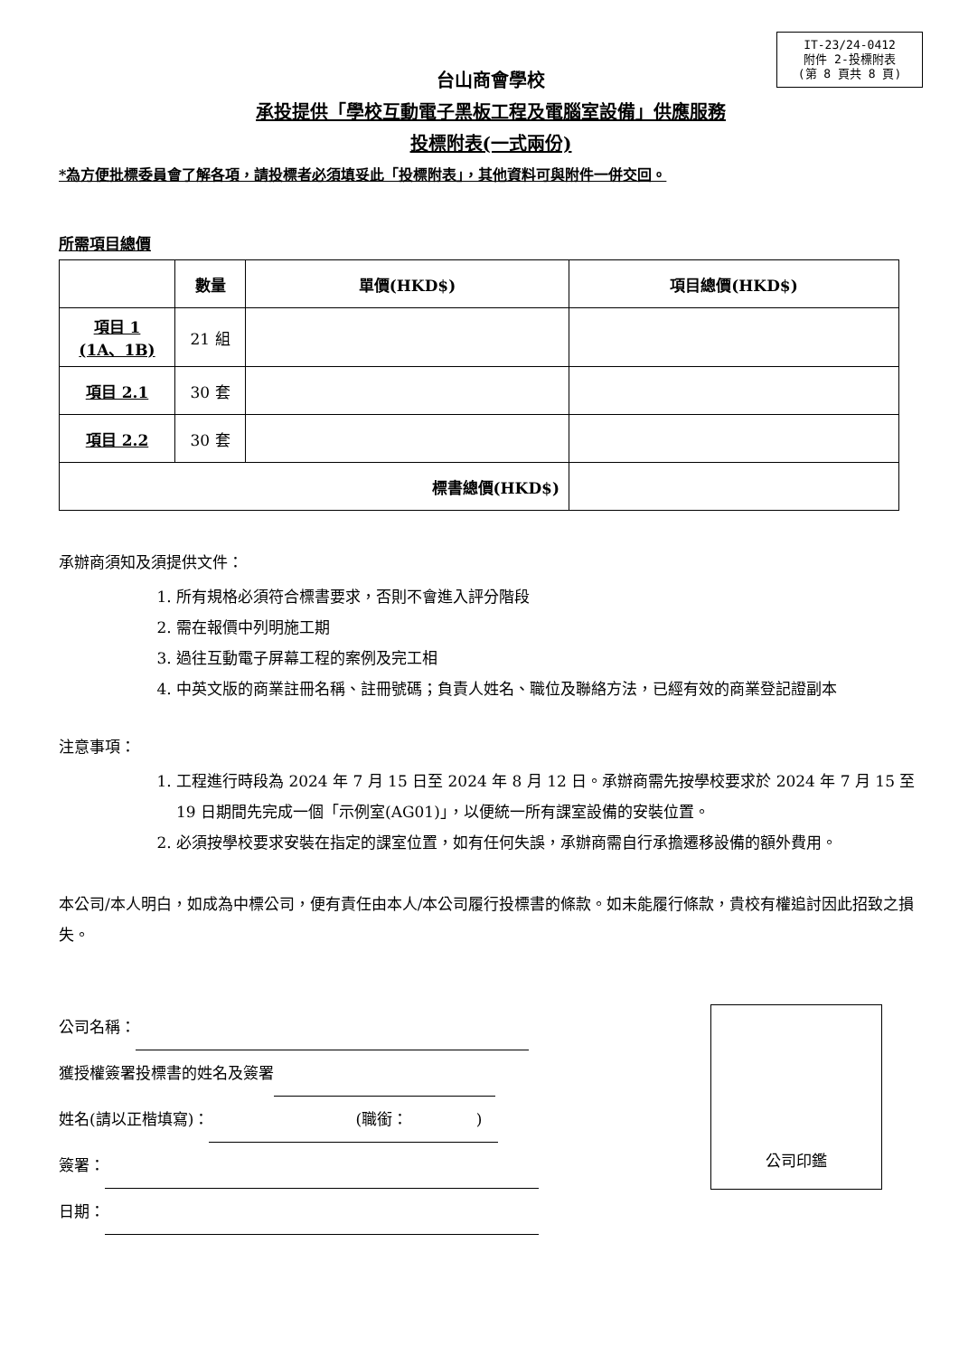IT-23/24-0412
附件 2-投標附表
(第 8 頁共 8 頁)
台山商會學校
承投提供「學校互動電子黑板工程及電腦室設備」供應服務
投標附表(一式兩份)
*為方便批標委員會了解各項，請投標者必須填妥此「投標附表」，其他資料可與附件一併交回。
所需項目總價
| | 數量 | 單價(HKD$) | 項目總價(HKD$) |
| --- | --- | --- | --- |
| 項目 1 (1A、1B) | 21 組 | | |
| 項目 2.1 | 30 套 | | |
| 項目 2.2 | 30 套 | | |
| 標書總價(HKD$) | | | |
承辦商須知及須提供文件：
1. 所有規格必須符合標書要求，否則不會進入評分階段
2. 需在報價中列明施工期
3. 過往互動電子屏幕工程的案例及完工相
4. 中英文版的商業註冊名稱、註冊號碼；負責人姓名、職位及聯絡方法，已經有效的商業登記證副本
注意事項：
1. 工程進行時段為 2024 年 7 月 15 日至 2024 年 8 月 12 日。承辦商需先按學校要求於 2024 年 7 月 15 至 19 日期間先完成一個「示例室(AG01)」，以便統一所有課室設備的安裝位置。
2. 必須按學校要求安裝在指定的課室位置，如有任何失誤，承辦商需自行承擔遷移設備的額外費用。
本公司/本人明白，如成為中標公司，便有責任由本人/本公司履行投標書的條款。如未能履行條款，貴校有權追討因此招致之損失。
公司名稱：
獲授權簽署投標書的姓名及簽署
姓名(請以正楷填寫)： (職銜： )
簽署：
日期：
公司印鑑